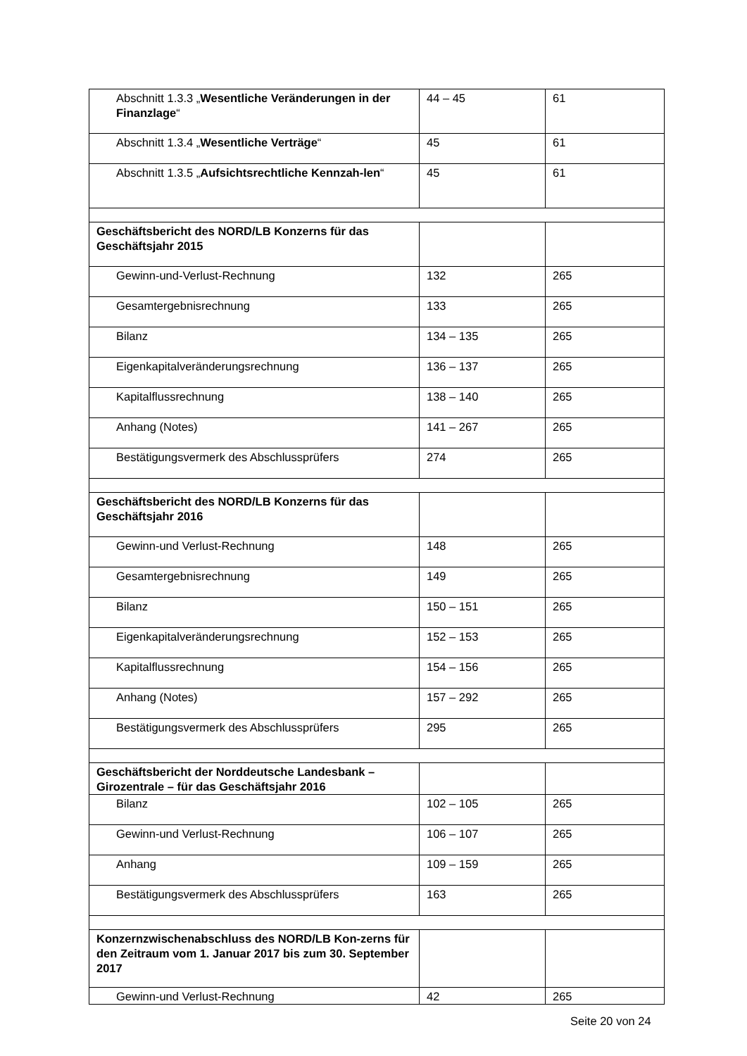| Abschnitt 1.3.3 „ Wesentliche Veränderungen in der Finanzlage “ | 44 – 45 | 61 |
| Abschnitt 1.3.4 „ Wesentliche Verträge “ | 45 | 61 |
| Abschnitt 1.3.5 „ Aufsichtsrechtliche Kennzah-len “ | 45 | 61 |
| Geschäftsbericht des NORD/LB Konzerns für das Geschäftsjahr 2015 | | |
| Gewinn-und-Verlust-Rechnung | 132 | 265 |
| Gesamtergebnisrechnung | 133 | 265 |
| Bilanz | 134 – 135 | 265 |
| Eigenkapitalveränderungsrechnung | 136 – 137 | 265 |
| Kapitalflussrechnung | 138 – 140 | 265 |
| Anhang (Notes) | 141 – 267 | 265 |
| Bestätigungsvermerk des Abschlussprüfers | 274 | 265 |
| Geschäftsbericht des NORD/LB Konzerns für das Geschäftsjahr 2016 | | |
| Gewinn-und Verlust-Rechnung | 148 | 265 |
| Gesamtergebnisrechnung | 149 | 265 |
| Bilanz | 150 – 151 | 265 |
| Eigenkapitalveränderungsrechnung | 152 – 153 | 265 |
| Kapitalflussrechnung | 154 – 156 | 265 |
| Anhang (Notes) | 157 – 292 | 265 |
| Bestätigungsvermerk des Abschlussprüfers | 295 | 265 |
| Geschäftsbericht der Norddeutsche Landesbank – Girozentrale – für das Geschäftsjahr 2016 | | |
| Bilanz | 102 – 105 | 265 |
| Gewinn-und Verlust-Rechnung | 106 – 107 | 265 |
| Anhang | 109 – 159 | 265 |
| Bestätigungsvermerk des Abschlussprüfers | 163 | 265 |
| Konzernzwischenabschluss des NORD/LB Kon-zerns für den Zeitraum vom 1. Januar 2017 bis zum 30. September 2017 | | |
| Gewinn-und Verlust-Rechnung | 42 | 265 |
Seite 20 von 24